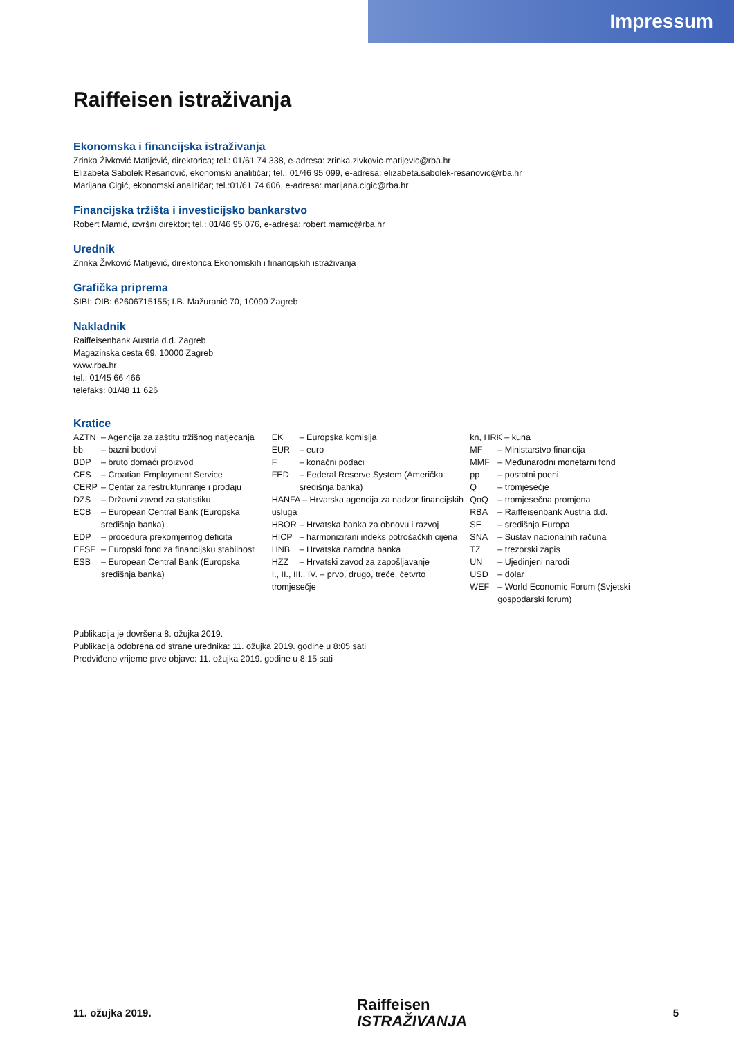Impressum
Raiffeisen istraživanja
Ekonomska i financijska istraživanja
Zrinka Živković Matijević, direktorica; tel.: 01/61 74 338, e-adresa: zrinka.zivkovic-matijevic@rba.hr
Elizabeta Sabolek Resanović, ekonomski analitičar; tel.: 01/46 95 099, e-adresa: elizabeta.sabolek-resanovic@rba.hr
Marijana Cigić, ekonomski analitičar; tel.:01/61 74 606, e-adresa: marijana.cigic@rba.hr
Financijska tržišta i investicijsko bankarstvo
Robert Mamić, izvršni direktor; tel.: 01/46 95 076, e-adresa: robert.mamic@rba.hr
Urednik
Zrinka Živković Matijević, direktorica Ekonomskih i financijskih istraživanja
Grafička priprema
SIBI; OIB: 62606715155; I.B. Mažuranić 70, 10090 Zagreb
Nakladnik
Raiffeisenbank Austria d.d. Zagreb
Magazinska cesta 69, 10000 Zagreb
www.rba.hr
tel.: 01/45 66 466
telefaks: 01/48 11 626
Kratice
AZTN – Agencija za zaštitu tržišnog natjecanja
bb – bazni bodovi
BDP – bruto domaći proizvod
CES – Croatian Employment Service
CERP – Centar za restrukturiranje i prodaju
DZS – Državni zavod za statistiku
ECB – European Central Bank (Europska središnja banka)
EDP – procedura prekomjernog deficita
EFSF – Europski fond za financijsku stabilnost
ESB – European Central Bank (Europska središnja banka)
EK – Europska komisija
EUR – euro
F – konačni podaci
FED – Federal Reserve System (Američka središnja banka)
HANFA – Hrvatska agencija za nadzor financijskih usluga
HBOR – Hrvatska banka za obnovu i razvoj
HICP – harmonizirani indeks potrošačkih cijena
HNB – Hrvatska narodna banka
HZZ – Hrvatski zavod za zapošljavanje
I., II., III., IV. – prvo, drugo, treće, četvrto tromjesečje
kn, HRK – kuna
MF – Ministarstvo financija
MMF – Međunarodni monetarni fond
pp – postotni poeni
Q – tromjesečje
QoQ – tromjesečna promjena
RBA – Raiffeisenbank Austria d.d.
SE – središnja Europa
SNA – Sustav nacionalnih računa
TZ – trezorski zapis
UN – Ujedinjeni narodi
USD – dolar
WEF – World Economic Forum (Svjetski gospodarski forum)
Publikacija je dovršena 8. ožujka 2019.
Publikacija odobrena od strane urednika: 11. ožujka 2019. godine u 8:05 sati
Predviđeno vrijeme prve objave: 11. ožujka 2019. godine u 8:15 sati
11. ožujka 2019. Raiffeisen
ISTRAŽIVANJA 5